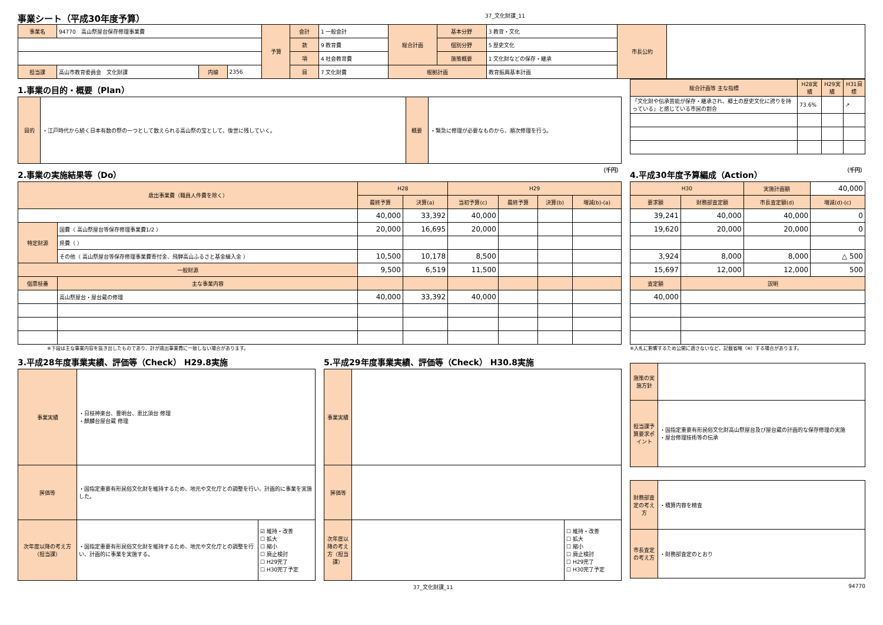事業シート（平成30年度予算） 37_文化財課_11
| 事業名 | 94770 高山祭屋台保存修理事業費 | | | 予算 | 会計 | 1 一般会計 | 総合計画 | 基本分野 | 3 教育・文化 | 市長公約 | |
| | | | | | 款 | 9 教育費 | | 個別分野 | 5 歴史文化 | | |
| | | | | | 項 | 4 社会教育費 | | 施策概要 | 1 文化財などの保存・継承 | | |
| 担当課 | 高山市教育委員会 文化財課 | 内線 | 2356 | | 目 | 7 文化財費 | 根拠計画 | | 教育振興基本計画 | | |
1.事業の目的・概要（Plan）
| 目的 | ・江戸時代から続く日本有数の祭の一つとして数えられる高山祭の宝として、後世に残していく。 | 概要 | ・緊急に修理が必要なものから、順次修理を行う。 |
| 総合計画等 主な指標 | H28実績 | H29実績 | H31目標 |
| --- | --- | --- | --- |
| 「文化財や伝承芸能が保存・継承され、郷土の歴史文化に誇りを持っている」と感じている市民の割合 | 73.6% | | ↗ |
2.事業の実施結果等（Do） （千円）
| 歳出事業費（職員人件費を除く） | | H28 | | H29 | | | |
| --- | --- | --- | --- | --- | --- | --- | --- |
| | | 最終予算 | 決算(a) | 当初予算(c) | 最終予算 | 決算(b) | 増減(b)-(a) |
| | | 40,000 | 33,392 | 40,000 | | | |
| 特定財源 | 国費（ 高山祭屋台等保存修理事業費1/2 ） | 20,000 | 16,695 | 20,000 | | | |
| | 県費（ ） | | | | | | |
| | その他（ 高山祭屋台等保存修理事業費寄付金、飛騨高山ふるさと基金繰入金 ） | 10,500 | 10,178 | 8,500 | | | |
| 一般財源 | | 9,500 | 6,519 | 11,500 | | | |
| 個票枝番 | 主な事業内容 | | | | | | |
| | 高山祭屋台・屋台蔵の修理 | 40,000 | 33,392 | 40,000 | | | |
※下段は主な事業内容を抜き出したものであり、計が歳出事業費に一致しない場合があります。
4.平成30年度予算編成（Action） （千円）
| H30 | | 実施計画額 | 40,000 |
| 要求額 | 財務部査定額 | 市長査定額(d) | 増減(d)-(c) |
| 39,241 | 40,000 | 40,000 | 0 |
| 19,620 | 20,000 | 20,000 | 0 |
| 3,924 | 8,000 | 8,000 | △ 500 |
| 15,697 | 12,000 | 12,000 | 500 |
| 査定額 | 説明 | | |
| 40,000 | | | |
※入札に影響するため公開に適さないなど、記載省略（※）する場合があります。
3.平成28年度事業実績、評価等（Check） H29.8実施
| 事業実績 | ・日枝神楽台、豊明台、恵比須台 修理 ・麒麟台屋台蔵 修理 | |
| 評価等 | ・国指定重要有形民俗文化財を維持するため、地元や文化庁との調整を行い、計画的に事業を実施した。 | |
| 次年度以降の考え方（担当課） | ・国指定重要有形民俗文化財を維持するため、地元や文化庁との調整を行い、計画的に事業を実施する。 | ☑ 維持・改善 ☐ 拡大 ☐ 縮小 ☐ 廃止検討 ☐ H29完了 ☐ H30完了予定 |
5.平成29年度事業実績、評価等（Check） H30.8実施
| 事業実績 | | |
| 評価等 | | |
| 次年度以降の考え方（担当課） | | ☐ 維持・改善 ☐ 拡大 ☐ 縮小 ☐ 廃止検討 ☐ H29完了 ☐ H30完了予定 |
| 施策の実施方針 | |
| 担当課予算要求ポイント | ・国指定重要有形民俗文化財高山祭屋台及び屋台蔵の計画的な保存修理の実施 ・屋台修理技術等の伝承 |
| 財務部査定の考え方 | ・積算内容を精査 |
| 市長査定の考え方 | ・財務部査定のとおり |
37_文化財課_11 94770